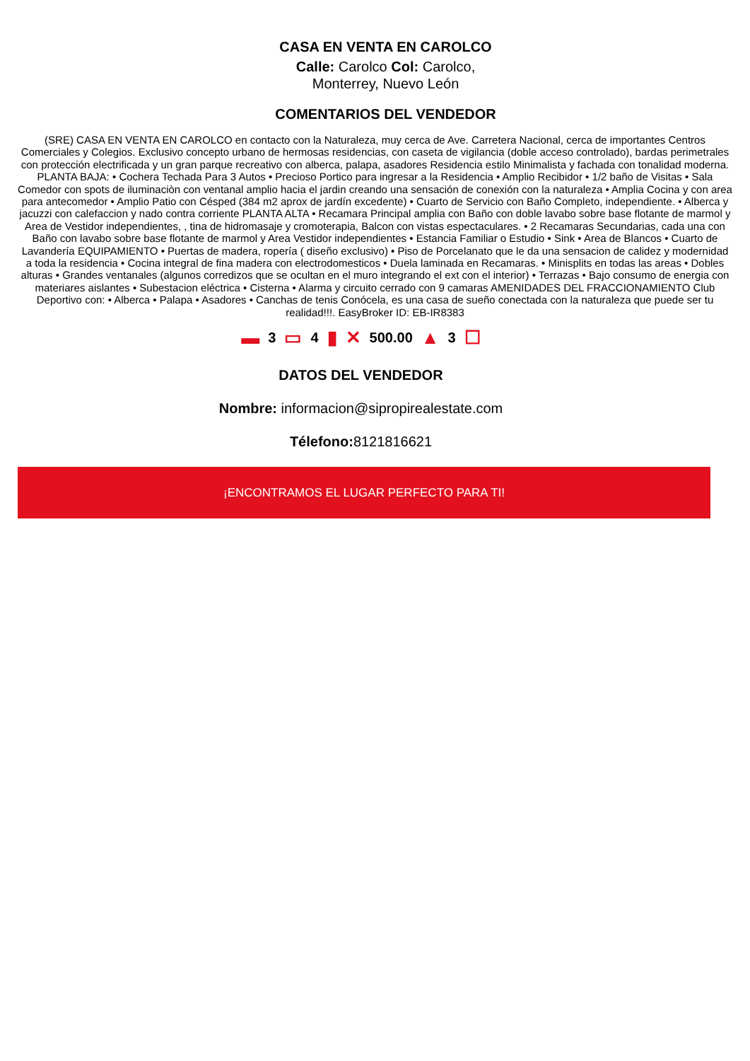CASA EN VENTA EN CAROLCO
Calle: Carolco Col: Carolco,
Monterrey, Nuevo León
COMENTARIOS DEL VENDEDOR
(SRE) CASA EN VENTA EN CAROLCO en contacto con la Naturaleza, muy cerca de Ave. Carretera Nacional, cerca de importantes Centros Comerciales y Colegios. Exclusivo concepto urbano de hermosas residencias, con caseta de vigilancia (doble acceso controlado), bardas perimetrales con protección electrificada y un gran parque recreativo con alberca, palapa, asadores Residencia estilo Minimalista y fachada con tonalidad moderna. PLANTA BAJA: • Cochera Techada Para 3 Autos • Precioso Portico para ingresar a la Residencia • Amplio Recibidor • 1/2 baño de Visitas • Sala Comedor con spots de iluminaciòn con ventanal amplio hacia el jardin creando una sensación de conexión con la naturaleza • Amplia Cocina y con area para antecomedor • Amplio Patio con Césped (384 m2 aprox de jardín excedente) • Cuarto de Servicio con Baño Completo, independiente. • Alberca y jacuzzi con calefaccion y nado contra corriente PLANTA ALTA • Recamara Principal amplia con Baño con doble lavabo sobre base flotante de marmol y Area de Vestidor independientes, , tina de hidromasaje y cromoterapia, Balcon con vistas espectaculares. • 2 Recamaras Secundarias, cada una con Baño con lavabo sobre base flotante de marmol y Area Vestidor independientes • Estancia Familiar o Estudio • Sink • Area de Blancos • Cuarto de Lavandería EQUIPAMIENTO • Puertas de madera, ropería ( diseño exclusivo) • Piso de Porcelanato que le da una sensacion de calidez y modernidad a toda la residencia • Cocina integral de fina madera con electrodomesticos • Duela laminada en Recamaras. • Minisplits en todas las areas • Dobles alturas • Grandes ventanales (algunos corredizos que se ocultan en el muro integrando el ext con el interior) • Terrazas • Bajo consumo de energia con materiares aislantes • Subestacion eléctrica • Cisterna • Alarma y circuito cerrado con 9 camaras AMENIDADES DEL FRACCIONAMIENTO Club Deportivo con: • Alberca • Palapa • Asadores • Canchas de tenis Conócela, es una casa de sueño conectada con la naturaleza que puede ser tu realidad!!!. EasyBroker ID: EB-IR8383
▬ 3 ▭ 4 ▮ ✕ 500.00 ▲ 3 ☐
DATOS DEL VENDEDOR
Nombre: informacion@sipropirealestate.com
Télefono: 8121816621
¡ENCONTRAMOS EL LUGAR PERFECTO PARA TI!